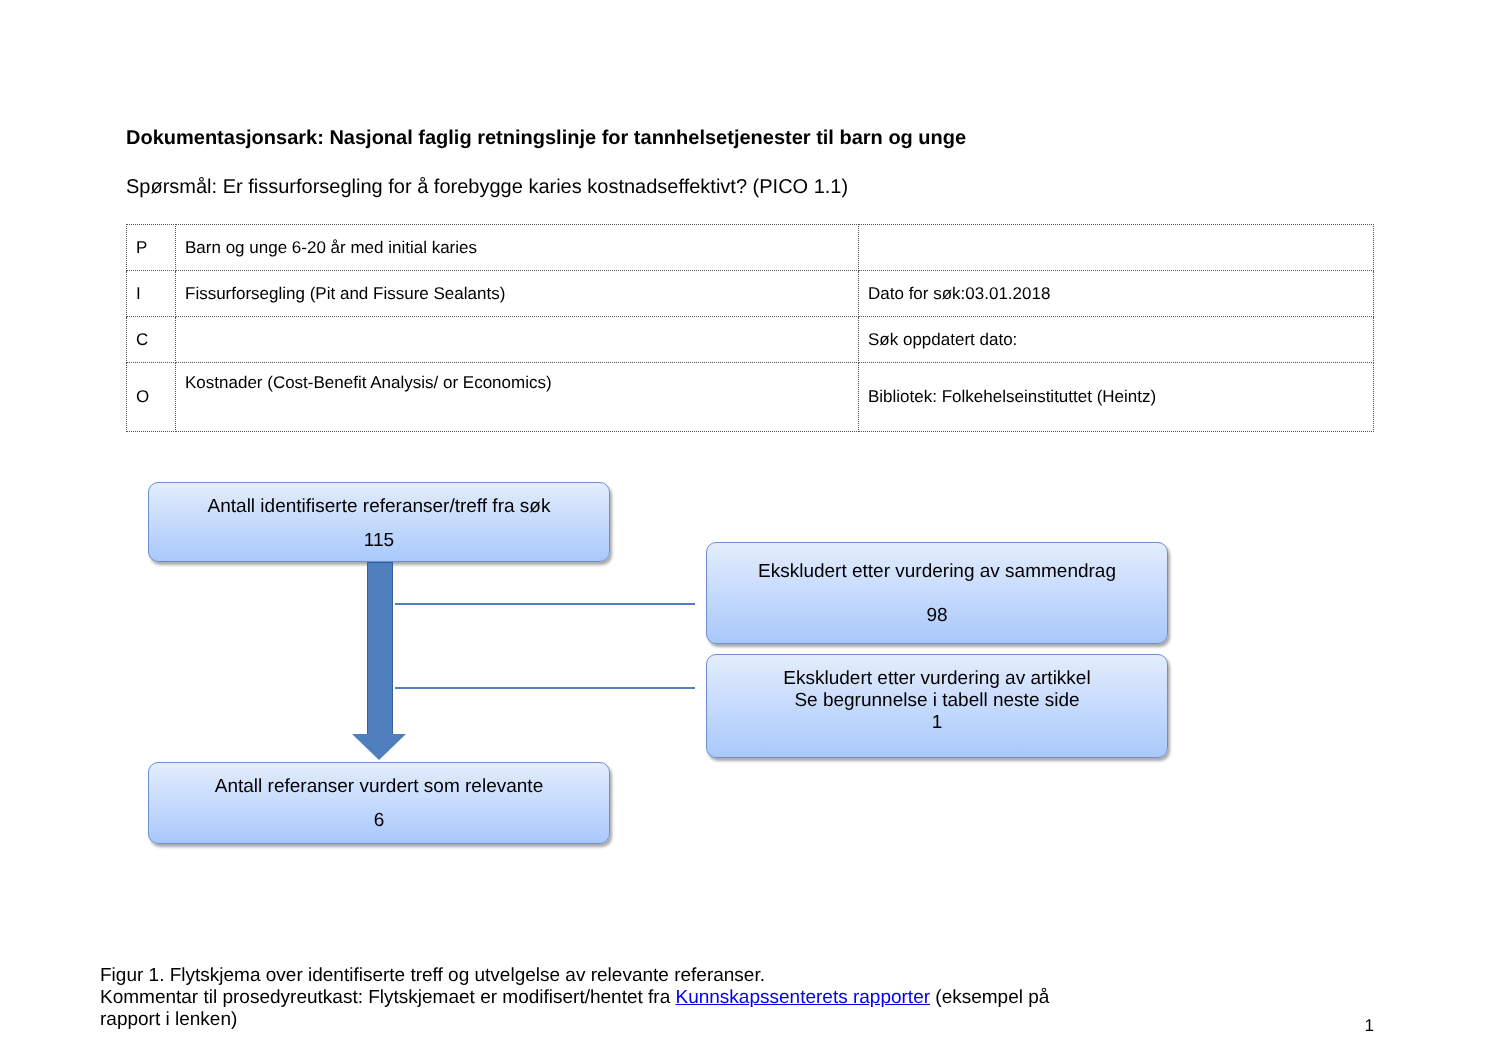Dokumentasjonsark: Nasjonal faglig retningslinje for tannhelsetjenester til barn og unge
Spørsmål: Er fissurforsegling for å forebygge karies kostnadseffektivt? (PICO 1.1)
| P | Barn og unge 6-20 år med initial karies | |
| I | Fissurforsegling (Pit and Fissure Sealants) | Dato for søk:03.01.2018 |
| C | | Søk oppdatert dato: |
| O | Kostnader (Cost-Benefit Analysis/ or Economics) | Bibliotek: Folkehelseinstituttet (Heintz) |
Antall identifiserte referanser/treff fra søk
115
Ekskludert etter vurdering av sammendrag
98
Ekskludert etter vurdering av artikkel
Se begrunnelse i tabell neste side
1
Antall referanser vurdert som relevante
6
Figur 1. Flytskjema over identifiserte treff og utvelgelse av relevante referanser.
Kommentar til prosedyreutkast: Flytskjemaet er modifisert/hentet fra Kunnskapssenterets rapporter (eksempel på rapport i lenken)
1